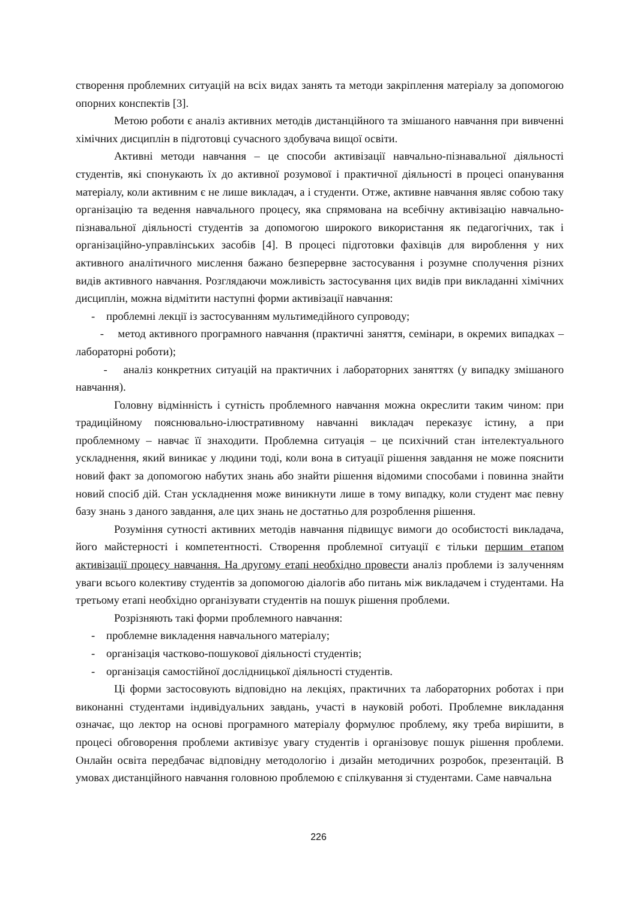створення проблемних ситуацій на всіх видах занять та методи закріплення матеріалу за допомогою опорних конспектів [3].
Метою роботи є аналіз активних методів дистанційного та змішаного навчання при вивченні хімічних дисциплін в підготовці сучасного здобувача вищої освіти.
Активні методи навчання – це способи активізації навчально-пізнавальної діяльності студентів, які спонукають їх до активної розумової і практичної діяльності в процесі опанування матеріалу, коли активним є не лише викладач, а і студенти. Отже, активне навчання являє собою таку організацію та ведення навчального процесу, яка спрямована на всебічну активізацію навчально-пізнавальної діяльності студентів за допомогою широкого використання як педагогічних, так і організаційно-управлінських засобів [4]. В процесі підготовки фахівців для вироблення у них активного аналітичного мислення бажано безперервне застосування і розумне сполучення різних видів активного навчання. Розглядаючи можливість застосування цих видів при викладанні хімічних дисциплін, можна відмітити наступні форми активізації навчання:
- проблемні лекції із застосуванням мультимедійного супроводу;
- метод активного програмного навчання (практичні заняття, семінари, в окремих випадках – лабораторні роботи);
- аналіз конкретних ситуацій на практичних і лабораторних заняттях (у випадку змішаного навчання).
Головну відмінність і сутність проблемного навчання можна окреслити таким чином: при традиційному пояснювально-ілюстративному навчанні викладач переказує істину, а при проблемному – навчає її знаходити. Проблемна ситуація – це психічний стан інтелектуального ускладнення, який виникає у людини тоді, коли вона в ситуації рішення завдання не може пояснити новий факт за допомогою набутих знань або знайти рішення відомими способами і повинна знайти новий спосіб дій. Стан ускладнення може виникнути лише в тому випадку, коли студент має певну базу знань з даного завдання, але цих знань не достатньо для розроблення рішення.
Розуміння сутності активних методів навчання підвищує вимоги до особистості викладача, його майстерності і компетентності. Створення проблемної ситуації є тільки першим етапом активізації процесу навчання. На другому етапі необхідно провести аналіз проблеми із залученням уваги всього колективу студентів за допомогою діалогів або питань між викладачем і студентами. На третьому етапі необхідно організувати студентів на пошук рішення проблеми.
Розрізняють такі форми проблемного навчання:
- проблемне викладення навчального матеріалу;
- організація частково-пошукової діяльності студентів;
- організація самостійної дослідницької діяльності студентів.
Ці форми застосовують відповідно на лекціях, практичних та лабораторних роботах і при виконанні студентами індивідуальних завдань, участі в науковій роботі. Проблемне викладання означає, що лектор на основі програмного матеріалу формулює проблему, яку треба вирішити, в процесі обговорення проблеми активізує увагу студентів і організовує пошук рішення проблеми. Онлайн освіта передбачає відповідну методологію і дизайн методичних розробок, презентацій. В умовах дистанційного навчання головною проблемою є спілкування зі студентами. Саме навчальна
226